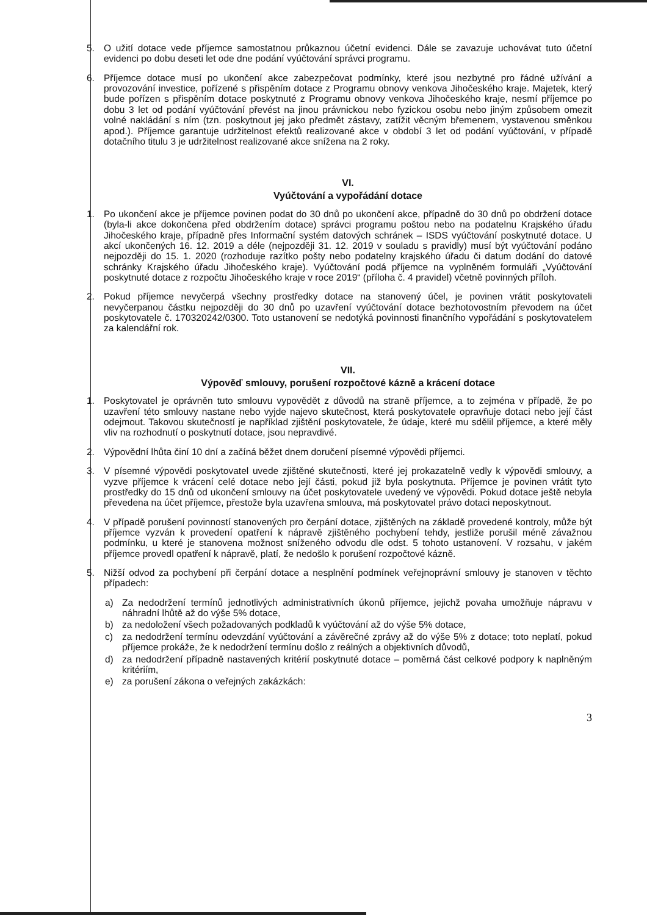5. O užití dotace vede příjemce samostatnou průkaznou účetní evidenci. Dále se zavazuje uchovávat tuto účetní evidenci po dobu deseti let ode dne podání vyúčtování správci programu.
6. Příjemce dotace musí po ukončení akce zabezpečovat podmínky, které jsou nezbytné pro řádné užívání a provozování investice, pořízené s přispěním dotace z Programu obnovy venkova Jihočeského kraje. Majetek, který bude pořízen s přispěním dotace poskytnuté z Programu obnovy venkova Jihočeského kraje, nesmí příjemce po dobu 3 let od podání vyúčtování převést na jinou právnickou nebo fyzickou osobu nebo jiným způsobem omezit volné nakládání s ním (tzn. poskytnout jej jako předmět zástavy, zatížit věcným břemenem, vystavenou směnkou apod.). Příjemce garantuje udržitelnost efektů realizované akce v období 3 let od podání vyúčtování, v případě dotačního titulu 3 je udržitelnost realizované akce snížena na 2 roky.
VI.
Vyúčtování a vypořádání dotace
1. Po ukončení akce je příjemce povinen podat do 30 dnů po ukončení akce, případně do 30 dnů po obdržení dotace (byla-li akce dokončena před obdržením dotace) správci programu poštou nebo na podatelnu Krajského úřadu Jihočeského kraje, případně přes Informační systém datových schránek – ISDS vyúčtování poskytnuté dotace. U akcí ukončených 16. 12. 2019 a déle (nejpozději 31. 12. 2019 v souladu s pravidly) musí být vyúčtování podáno nejpozději do 15. 1. 2020 (rozhoduje razítko pošty nebo podatelny krajského úřadu či datum dodání do datové schránky Krajského úřadu Jihočeského kraje). Vyúčtování podá příjemce na vyplněném formuláři „Vyúčtování poskytnuté dotace z rozpočtu Jihočeského kraje v roce 2019“ (příloha č. 4 pravidel) včetně povinných příloh.
2. Pokud příjemce nevyčerpá všechny prostředky dotace na stanovený účel, je povinen vrátit poskytovateli nevyčerpanou částku nejpozději do 30 dnů po uzavření vyúčtování dotace bezhotovostním převodem na účet poskytovatele č. 170320242/0300. Toto ustanovení se nedotýká povinnosti finančního vypořádání s poskytovatelem za kalendářní rok.
VII.
Výpověď smlouvy, porušení rozpočtové kázně a krácení dotace
1. Poskytovatel je oprávněn tuto smlouvu vypovědět z důvodů na straně příjemce, a to zejména v případě, že po uzavření této smlouvy nastane nebo vyjde najevo skutečnost, která poskytovatele opravňuje dotaci nebo její část odejmout. Takovou skutečností je například zjištění poskytovatele, že údaje, které mu sdělil příjemce, a které měly vliv na rozhodnutí o poskytnutí dotace, jsou nepravdivé.
2. Výpovědní lhůta činí 10 dní a začíná běžet dnem doručení písemné výpovědi příjemci.
3. V písemné výpovědi poskytovatel uvede zjištěné skutečnosti, které jej prokazatelně vedly k výpovědi smlouvy, a vyzve příjemce k vrácení celé dotace nebo její části, pokud již byla poskytnuta. Příjemce je povinen vrátit tyto prostředky do 15 dnů od ukončení smlouvy na účet poskytovatele uvedený ve výpovědi. Pokud dotace ještě nebyla převedena na účet příjemce, přestože byla uzavřena smlouva, má poskytovatel právo dotaci neposkytnout.
4. V případě porušení povinností stanovených pro čerpání dotace, zjištěných na základě provedené kontroly, může být příjemce vyzván k provedení opatření k nápravě zjištěného pochybení tehdy, jestliže porušil méně závažnou podmínku, u které je stanovena možnost sníženého odvodu dle odst. 5 tohoto ustanovení. V rozsahu, v jakém příjemce provedl opatření k nápravě, platí, že nedošlo k porušení rozpočtové kázně.
5. Nižší odvod za pochybení při čerpání dotace a nesplnění podmínek veřejnoprávní smlouvy je stanoven v těchto případech:
a) Za nedodržení termínů jednotlivých administrativních úkonů příjemce, jejichž povaha umožňuje nápravu v náhradní lhůtě až do výše 5% dotace,
b) za nedoložení všech požadovaných podkladů k vyúčtování až do výše 5% dotace,
c) za nedodržení termínu odevzdání vyúčtování a závěrečné zprávy až do výše 5% z dotace; toto neplatí, pokud příjemce prokáže, že k nedodržení termínu došlo z reálných a objektivních důvodů,
d) za nedodržení případně nastavených kritérií poskytnuté dotace – poměrná část celkové podpory k naplněným kritériím,
e) za porušení zákona o veřejných zakázkách:
3